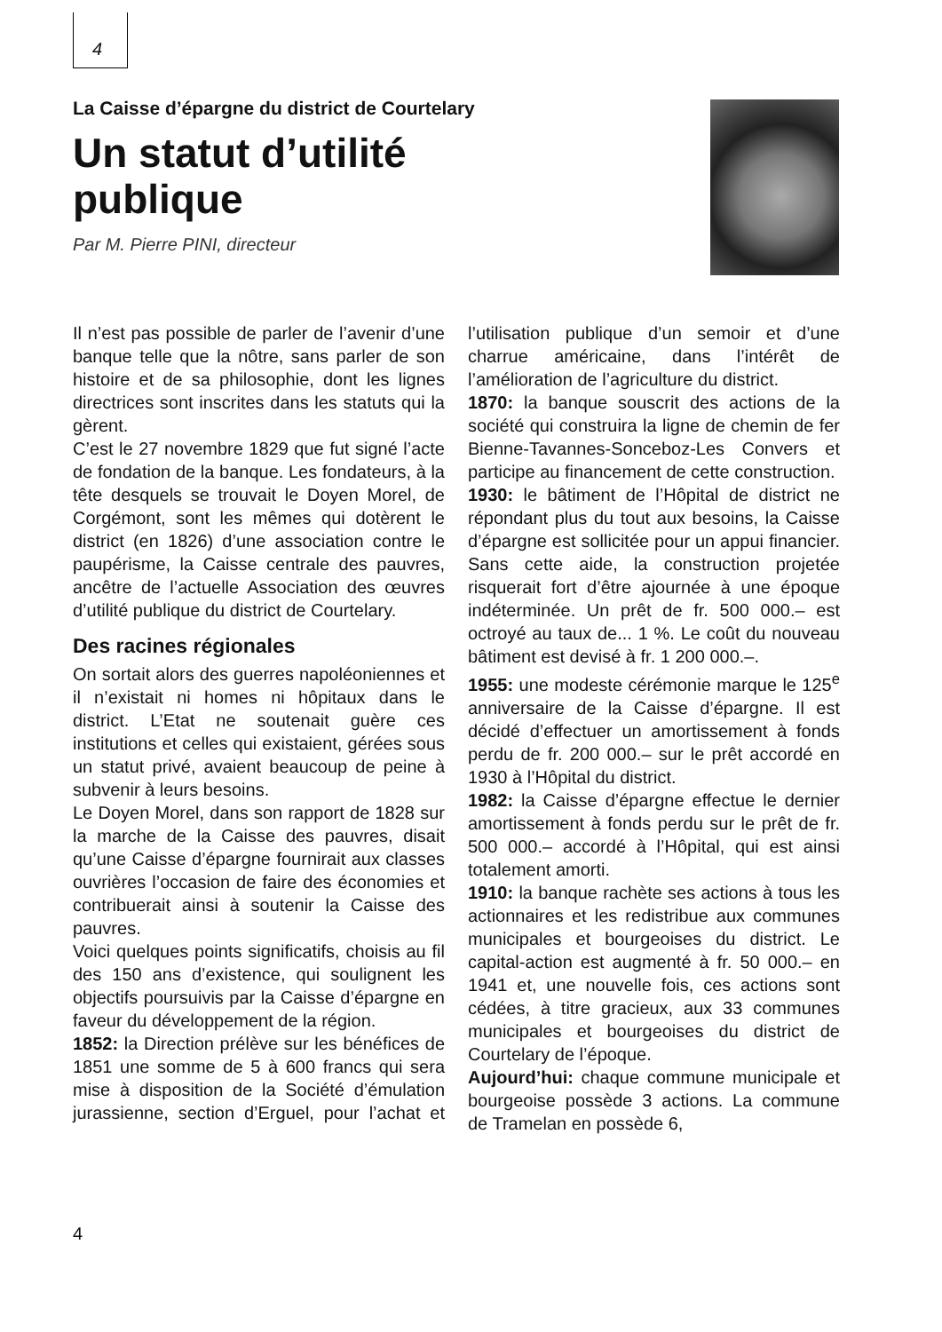4
La Caisse d’épargne du district de Courtelary
Un statut d’utilité
publique
Par M. Pierre PINI, directeur
Il n’est pas possible de parler de l’avenir d’une banque telle que la nôtre, sans parler de son histoire et de sa philosophie, dont les lignes directrices sont inscrites dans les statuts qui la gèrent.
C’est le 27 novembre 1829 que fut signé l’acte de fondation de la banque. Les fondateurs, à la tête desquels se trouvait le Doyen Morel, de Corgémont, sont les mêmes qui dotèrent le district (en 1826) d’une association contre le paupérisme, la Caisse centrale des pauvres, ancêtre de l’actuelle Association des œuvres d’utilité publique du district de Courtelary.
Des racines régionales
On sortait alors des guerres napoléoniennes et il n’existait ni homes ni hôpitaux dans le district. L’Etat ne soutenait guère ces institutions et celles qui existaient, gérées sous un statut privé, avaient beaucoup de peine à subvenir à leurs besoins.
Le Doyen Morel, dans son rapport de 1828 sur la marche de la Caisse des pauvres, disait qu’une Caisse d’épargne fournirait aux classes ouvrières l’occasion de faire des économies et contribuerait ainsi à soutenir la Caisse des pauvres.
Voici quelques points significatifs, choisis au fil des 150 ans d’existence, qui soulignent les objectifs poursuivis par la Caisse d’épargne en faveur du développement de la région.
1852: la Direction prélève sur les bénéfices de 1851 une somme de 5 à 600 francs qui sera mise à disposition de la Société d’émulation jurassienne, section d’Erguel, pour l’achat et l’utilisation publique d’un semoir et d’une charrue américaine, dans l’intérêt de l’amélioration de l’agriculture du district.
1870: la banque souscrit des actions de la société qui construira la ligne de chemin de fer Bienne-Tavannes-Sonceboz-Les Convers et participe au financement de cette construction.
1930: le bâtiment de l’Hôpital de district ne répondant plus du tout aux besoins, la Caisse d’épargne est sollicitée pour un appui financier. Sans cette aide, la construction projetée risquerait fort d’être ajournée à une époque indéterminée. Un prêt de fr. 500 000.– est octroyé au taux de... 1 %. Le coût du nouveau bâtiment est devisé à fr. 1 200 000.–.
1955: une modeste cérémonie marque le 125<sup>e</sup> anniversaire de la Caisse d’épargne. Il est décidé d’effectuer un amortissement à fonds perdu de fr. 200 000.– sur le prêt accordé en 1930 à l’Hôpital du district.
1982: la Caisse d’épargne effectue le dernier amortissement à fonds perdu sur le prêt de fr. 500 000.– accordé à l’Hôpital, qui est ainsi totalement amorti.
1910: la banque rachète ses actions à tous les actionnaires et les redistribue aux communes municipales et bourgeoises du district. Le capital-action est augmenté à fr. 50 000.– en 1941 et, une nouvelle fois, ces actions sont cédées, à titre gracieux, aux 33 communes municipales et bourgeoises du district de Courtelary de l’époque.
Aujourd’hui: chaque commune municipale et bourgeoise possède 3 actions. La commune de Tramelan en possède 6,
4